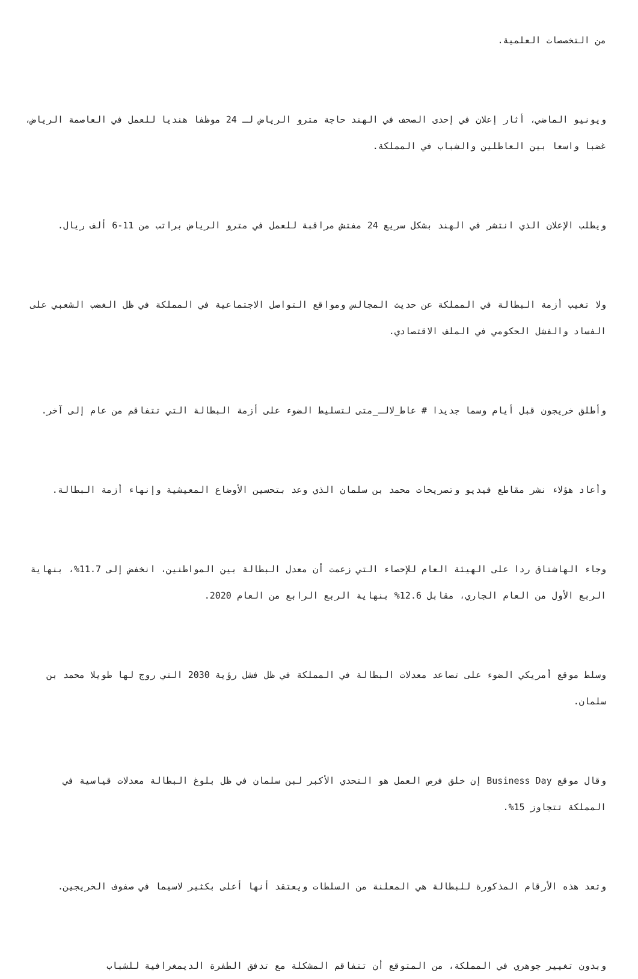من التخصصات العلمية.
ويونيو الماضي، أثار إعلان في إحدى الصحف في الهند حاجة مترو الرياض لـ 24 موظفا هنديا للعمل في العاصمة الرياض، غضبا واسعا بين العاطلين والشباب في المملكة.
ويطلب الإعلان الذي انتشر في الهند بشكل سريع 24 مفتش مراقبة للعمل في مترو الرياض براتب من 11-6 ألف ريال.
ولا تغيب أزمة البطالة في المملكة عن حديث المجالس ومواقع التواصل الاجتماعية في المملكة في ظل الغضب الشعبي على الفساد والفشل الحكومي في الملف الاقتصادي.
وأطلق خريجون قبل أيام وسما جديدا # عاط_لالـ_متى لتسليط الضوء على أزمة البطالة التي تتفاقم من عام إلى آخر.
وأعاد هؤلاء نشر مقاطع فيديو وتصريحات محمد بن سلمان الذي وعد بتحسين الأوضاع المعيشية وإنهاء أزمة البطالة.
وجاء الهاشتاق ردا على الهيئة العام للإحصاء التي زعمت أن معدل البطالة بين المواطنين، انخفض إلى 11.7%، بنهاية الربع الأول من العام الجاري، مقابل 12.6% بنهاية الربع الرابع من العام 2020.
وسلط موقع أمريكي الضوء على تصاعد معدلات البطالة في المملكة في ظل فشل رؤية 2030 التي روج لها طويلا محمد بن سلمان.
وقال موقع Business Day إن خلق فرص العمل هو التحدي الأكبر لبن سلمان في ظل بلوغ البطالة معدلات قياسية في المملكة تتجاوز 15%.
وتعد هذه الأرقام المذكورة للبطالة هي المعلنة من السلطات ويعتقد أنها أعلى بكثير لاسيما في صفوف الخريجين.
وبدون تغيير جوهري في المملكة، من المتوقع أن تتفاقم المشكلة مع تدفق الطفرة الديمغرافية للشباب